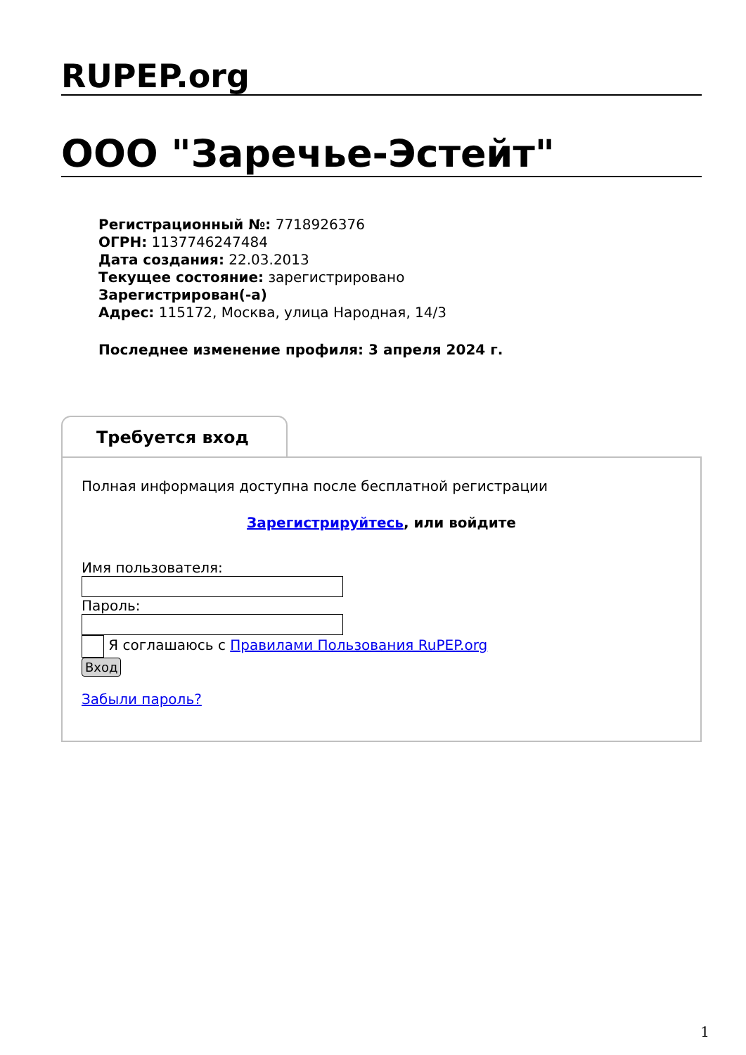RUPEP.org
ООО "Заречье-Эстейт"
Регистрационный №: 7718926376
ОГРН: 1137746247484
Дата создания: 22.03.2013
Текущее состояние: зарегистрировано
Зарегистрирован(-а)
Адрес: 115172, Москва, улица Народная, 14/3
Последнее изменение профиля: 3 апреля 2024 г.
Требуется вход
Полная информация доступна после бесплатной регистрации
Зарегистрируйтесь, или войдите
Имя пользователя:
Пароль:
Я соглашаюсь с Правилами Пользования RuPEP.org
Вход
Забыли пароль?
1